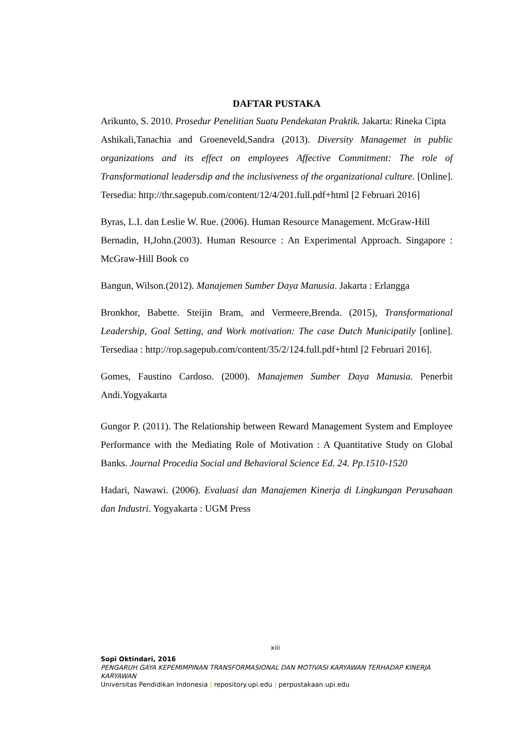DAFTAR PUSTAKA
Arikunto, S. 2010. Prosedur Penelitian Suatu Pendekatan Praktik. Jakarta: Rineka Cipta
Ashikali,Tanachia and Groeneveld,Sandra (2013). Diversity Managemet in public organizations and its effect on employees Affective Commitment: The role of Transformational leadersdip and the inclusiveness of the organizational culture. [Online]. Tersedia: http://thr.sagepub.com/content/12/4/201.full.pdf+html [2 Februari 2016]
Byras, L.I. dan Leslie W. Rue. (2006). Human Resource Management. McGraw-Hill
Bernadin, H,John.(2003). Human Resource : An Experimental Approach. Singapore : McGraw-Hill Book co
Bangun, Wilson.(2012). Manajemen Sumber Daya Manusia. Jakarta : Erlangga
Bronkhor, Babette. Steijin Bram, and Vermeere,Brenda. (2015), Transformational Leadership, Goal Setting, and Work motivation: The case Dutch Municipatily [online]. Tersediaa : http://rop.sagepub.com/content/35/2/124.full.pdf+html [2 Februari 2016].
Gomes, Faustino Cardoso. (2000). Manajemen Sumber Daya Manusia. Penerbit Andi.Yogyakarta
Gungor P. (2011). The Relationship between Reward Management System and Employee Performance with the Mediating Role of Motivation : A Quantitative Study on Global Banks. Journal Procedia Social and Behavioral Science Ed. 24. Pp.1510-1520
Hadari, Nawawi. (2006). Evaluasi dan Manajemen Kinerja di Lingkungan Perusahaan dan Industri. Yogyakarta : UGM Press
xiii
Sopi Oktindari, 2016
PENGARUH GAYA KEPEMIMPINAN TRANSFORMASIONAL DAN MOTIVASI KARYAWAN TERHADAP KINERJA KARYAWAN
Universitas Pendidikan Indonesia | repository.upi.edu | perpustakaan.upi.edu